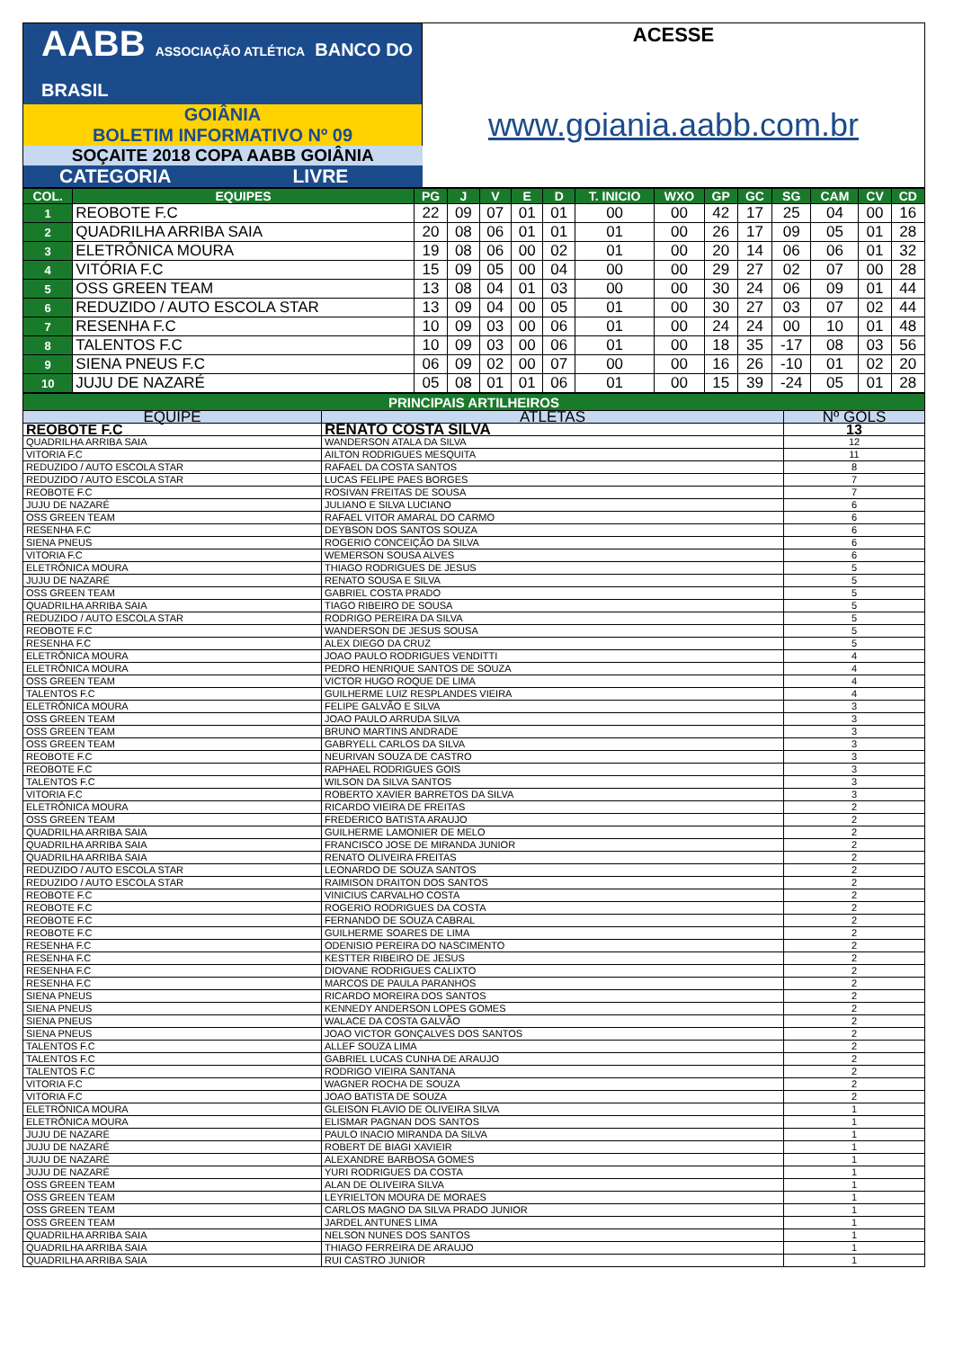| AABB ASSOCIAÇÃO ATLÉTICA BANCO DO BRASIL | ACESSE |
| GOIÂNIA BOLETIM INFORMATIVO Nº 09 | www.goiania.aabb.com.br |
| SOÇAITE 2018 COPA AABB GOIÂNIA | |
| CATEGORIA LIVRE | |
| COL. | EQUIPES | PG | J | V | E | D | T. INICIO | WXO | GP | GC | SG | CAM | CV | CD |
| --- | --- | --- | --- | --- | --- | --- | --- | --- | --- | --- | --- | --- | --- | --- |
| 1 | REOBOTE F.C | 22 | 09 | 07 | 01 | 01 | 00 | 00 | 42 | 17 | 25 | 04 | 00 | 16 |
| 2 | QUADRILHA ARRIBA SAIA | 20 | 08 | 06 | 01 | 01 | 01 | 00 | 26 | 17 | 09 | 05 | 01 | 28 |
| 3 | ELETRÔNICA MOURA | 19 | 08 | 06 | 00 | 02 | 01 | 00 | 20 | 14 | 06 | 06 | 01 | 32 |
| 4 | VITÓRIA F.C | 15 | 09 | 05 | 00 | 04 | 00 | 00 | 29 | 27 | 02 | 07 | 00 | 28 |
| 5 | OSS GREEN TEAM | 13 | 08 | 04 | 01 | 03 | 00 | 00 | 30 | 24 | 06 | 09 | 01 | 44 |
| 6 | REDUZIDO / AUTO ESCOLA STAR | 13 | 09 | 04 | 00 | 05 | 01 | 00 | 30 | 27 | 03 | 07 | 02 | 44 |
| 7 | RESENHA F.C | 10 | 09 | 03 | 00 | 06 | 01 | 00 | 24 | 24 | 00 | 10 | 01 | 48 |
| 8 | TALENTOS F.C | 10 | 09 | 03 | 00 | 06 | 01 | 00 | 18 | 35 | -17 | 08 | 03 | 56 |
| 9 | SIENA PNEUS F.C | 06 | 09 | 02 | 00 | 07 | 00 | 00 | 16 | 26 | -10 | 01 | 02 | 20 |
| 10 | JUJU DE NAZARÉ | 05 | 08 | 01 | 01 | 06 | 01 | 00 | 15 | 39 | -24 | 05 | 01 | 28 |
| PRINCIPAIS ARTILHEIROS | | |
| EQUIPE | ATLETAS | Nº GOLS |
| REOBOTE F.C | RENATO COSTA SILVA | 13 |
| QUADRILHA ARRIBA SAIA | WANDERSON ATALA DA SILVA | 12 |
| VITORIA F.C | AILTON RODRIGUES MESQUITA | 11 |
| REDUZIDO / AUTO ESCOLA STAR | RAFAEL DA COSTA SANTOS | 8 |
| REDUZIDO / AUTO ESCOLA STAR | LUCAS FELIPE PAES BORGES | 7 |
| REOBOTE F.C | ROSIVAN FREITAS DE SOUSA | 7 |
| JUJU DE NAZARÉ | JULIANO E SILVA LUCIANO | 6 |
| OSS GREEN TEAM | RAFAEL VITOR AMARAL DO CARMO | 6 |
| RESENHA F.C | DEYBSON DOS SANTOS SOUZA | 6 |
| SIENA PNEUS | ROGERIO CONCEIÇÃO DA SILVA | 6 |
| VITORIA F.C | WEMERSON SOUSA ALVES | 6 |
| ELETRÔNICA MOURA | THIAGO RODRIGUES DE JESUS | 5 |
| JUJU DE NAZARÉ | RENATO SOUSA E SILVA | 5 |
| OSS GREEN TEAM | GABRIEL COSTA PRADO | 5 |
| QUADRILHA ARRIBA SAIA | TIAGO RIBEIRO DE SOUSA | 5 |
| REDUZIDO / AUTO ESCOLA STAR | RODRIGO PEREIRA DA SILVA | 5 |
| REOBOTE F.C | WANDERSON DE JESUS SOUSA | 5 |
| RESENHA F.C | ALEX DIEGO DA CRUZ | 5 |
| ELETRÔNICA MOURA | JOAO PAULO RODRIGUES VENDITTI | 4 |
| ELETRÔNICA MOURA | PEDRO HENRIQUE SANTOS DE SOUZA | 4 |
| OSS GREEN TEAM | VICTOR HUGO ROQUE DE LIMA | 4 |
| TALENTOS F.C | GUILHERME LUIZ RESPLANDES VIEIRA | 4 |
| ELETRÔNICA MOURA | FELIPE GALVÃO E SILVA | 3 |
| OSS GREEN TEAM | JOAO PAULO ARRUDA SILVA | 3 |
| OSS GREEN TEAM | BRUNO MARTINS ANDRADE | 3 |
| OSS GREEN TEAM | GABRYELL CARLOS DA SILVA | 3 |
| REOBOTE F.C | NEURIVAN SOUZA DE CASTRO | 3 |
| REOBOTE F.C | RAPHAEL RODRIGUES GOIS | 3 |
| TALENTOS F.C | WILSON DA SILVA SANTOS | 3 |
| VITORIA F.C | ROBERTO XAVIER BARRETOS DA SILVA | 3 |
| ELETRÔNICA MOURA | RICARDO VIEIRA DE FREITAS | 2 |
| OSS GREEN TEAM | FREDERICO BATISTA ARAUJO | 2 |
| QUADRILHA ARRIBA SAIA | GUILHERME LAMONIER DE MELO | 2 |
| QUADRILHA ARRIBA SAIA | FRANCISCO JOSE DE MIRANDA JUNIOR | 2 |
| QUADRILHA ARRIBA SAIA | RENATO OLIVEIRA FREITAS | 2 |
| REDUZIDO / AUTO ESCOLA STAR | LEONARDO DE SOUZA SANTOS | 2 |
| REDUZIDO / AUTO ESCOLA STAR | RAIMISON DRAITON DOS SANTOS | 2 |
| REOBOTE F.C | VINICIUS CARVALHO COSTA | 2 |
| REOBOTE F.C | ROGERIO RODRIGUES DA COSTA | 2 |
| REOBOTE F.C | FERNANDO DE SOUZA CABRAL | 2 |
| REOBOTE F.C | GUILHERME SOARES DE LIMA | 2 |
| RESENHA F.C | ODENISIO PEREIRA DO NASCIMENTO | 2 |
| RESENHA F.C | KESTTER RIBEIRO DE JESUS | 2 |
| RESENHA F.C | DIOVANE RODRIGUES CALIXTO | 2 |
| RESENHA F.C | MARCOS DE PAULA PARANHOS | 2 |
| SIENA PNEUS | RICARDO MOREIRA DOS SANTOS | 2 |
| SIENA PNEUS | KENNEDY ANDERSON LOPES GOMES | 2 |
| SIENA PNEUS | WALACE DA COSTA GALVÃO | 2 |
| SIENA PNEUS | JOAO VICTOR GONÇALVES DOS SANTOS | 2 |
| TALENTOS F.C | ALLEF SOUZA LIMA | 2 |
| TALENTOS F.C | GABRIEL LUCAS CUNHA DE ARAUJO | 2 |
| TALENTOS F.C | RODRIGO VIEIRA SANTANA | 2 |
| VITORIA F.C | WAGNER ROCHA DE SOUZA | 2 |
| VITORIA F.C | JOAO BATISTA DE SOUZA | 2 |
| ELETRÔNICA MOURA | GLEISON FLAVIO DE OLIVEIRA SILVA | 1 |
| ELETRÔNICA MOURA | ELISMAR PAGNAN DOS SANTOS | 1 |
| JUJU DE NAZARÉ | PAULO INACIO MIRANDA DA SILVA | 1 |
| JUJU DE NAZARÉ | ROBERT DE BIAGI XAVIEIR | 1 |
| JUJU DE NAZARÉ | ALEXANDRE BARBOSA GOMES | 1 |
| JUJU DE NAZARÉ | YURI RODRIGUES DA COSTA | 1 |
| OSS GREEN TEAM | ALAN DE OLIVEIRA SILVA | 1 |
| OSS GREEN TEAM | LEYRIELTON MOURA DE MORAES | 1 |
| OSS GREEN TEAM | CARLOS MAGNO DA SILVA PRADO JUNIOR | 1 |
| OSS GREEN TEAM | JARDEL ANTUNES LIMA | 1 |
| QUADRILHA ARRIBA SAIA | NELSON NUNES DOS SANTOS | 1 |
| QUADRILHA ARRIBA SAIA | THIAGO FERREIRA DE ARAUJO | 1 |
| QUADRILHA ARRIBA SAIA | RUI CASTRO JUNIOR | 1 |